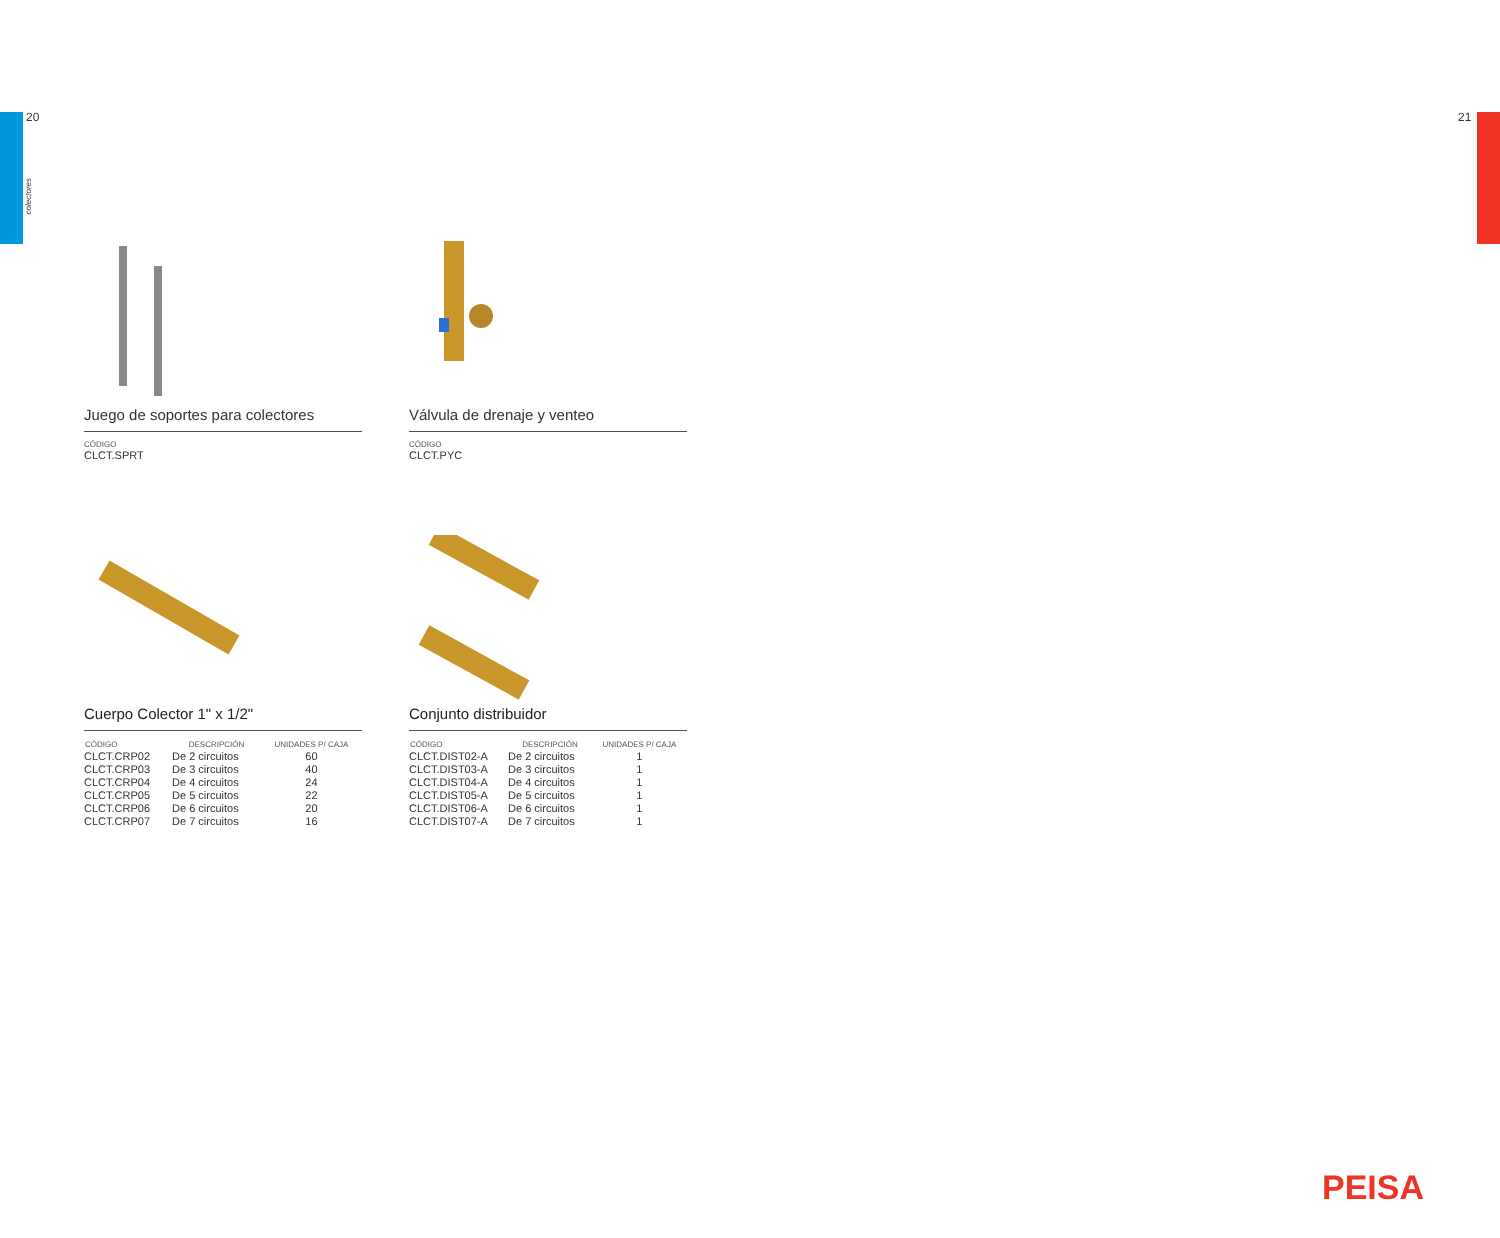20 21
colectores
Juego de soportes para colectores
CÓDIGO
CLCT.SPRT
Válvula de drenaje y venteo
CÓDIGO
CLCT.PYC
Cuerpo Colector 1" x 1/2"
| CÓDIGO | DESCRIPCIÓN | UNIDADES P/ CAJA |
| --- | --- | --- |
| CLCT.CRP02 | De 2 circuitos | 60 |
| CLCT.CRP03 | De 3 circuitos | 40 |
| CLCT.CRP04 | De 4 circuitos | 24 |
| CLCT.CRP05 | De 5 circuitos | 22 |
| CLCT.CRP06 | De 6 circuitos | 20 |
| CLCT.CRP07 | De 7 circuitos | 16 |
Conjunto distribuidor
| CÓDIGO | DESCRIPCIÓN | UNIDADES P/ CAJA |
| --- | --- | --- |
| CLCT.DIST02-A | De 2 circuitos | 1 |
| CLCT.DIST03-A | De 3 circuitos | 1 |
| CLCT.DIST04-A | De 4 circuitos | 1 |
| CLCT.DIST05-A | De 5 circuitos | 1 |
| CLCT.DIST06-A | De 6 circuitos | 1 |
| CLCT.DIST07-A | De 7 circuitos | 1 |
PEISA